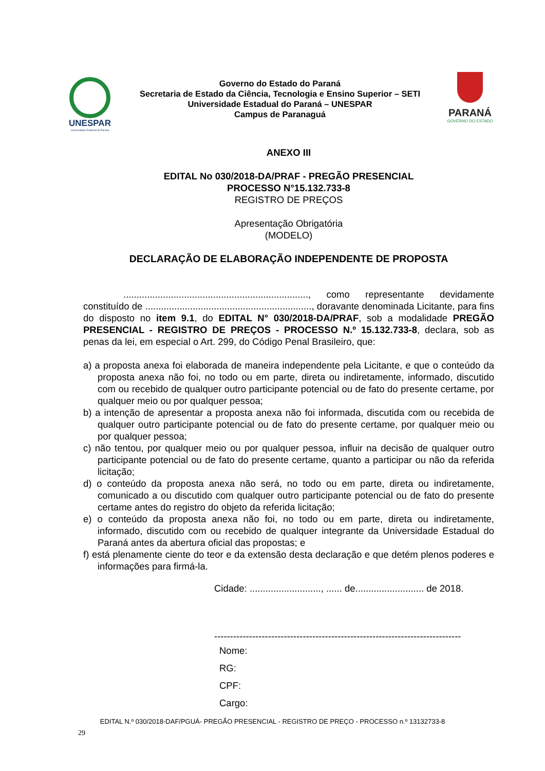UNESPAR
Universidade Estadual do Paraná
Governo do Estado do Paraná
Secretaria de Estado da Ciência, Tecnologia e Ensino Superior – SETI
Universidade Estadual do Paraná – UNESPAR
Campus de Paranaguá
PARANÁ
GOVERNO DO ESTADO
ANEXO III
EDITAL No 030/2018-DA/PRAF - PREGÃO PRESENCIAL
PROCESSO N°15.132.733-8
REGISTRO DE PREÇOS
Apresentação Obrigatória
(MODELO)
DECLARAÇÃO DE ELABORAÇÃO INDEPENDENTE DE PROPOSTA
......................................................................, como representante devidamente constituído de ..............................................................., doravante denominada Licitante, para fins do disposto no item 9.1, do EDITAL N° 030/2018-DA/PRAF, sob a modalidade PREGÃO PRESENCIAL - REGISTRO DE PREÇOS - PROCESSO N.º 15.132.733-8, declara, sob as penas da lei, em especial o Art. 299, do Código Penal Brasileiro, que:
a) a proposta anexa foi elaborada de maneira independente pela Licitante, e que o conteúdo da proposta anexa não foi, no todo ou em parte, direta ou indiretamente, informado, discutido com ou recebido de qualquer outro participante potencial ou de fato do presente certame, por qualquer meio ou por qualquer pessoa;
b) a intenção de apresentar a proposta anexa não foi informada, discutida com ou recebida de qualquer outro participante potencial ou de fato do presente certame, por qualquer meio ou por qualquer pessoa;
c) não tentou, por qualquer meio ou por qualquer pessoa, influir na decisão de qualquer outro participante potencial ou de fato do presente certame, quanto a participar ou não da referida licitação;
d) o conteúdo da proposta anexa não será, no todo ou em parte, direta ou indiretamente, comunicado a ou discutido com qualquer outro participante potencial ou de fato do presente certame antes do registro do objeto da referida licitação;
e) o conteúdo da proposta anexa não foi, no todo ou em parte, direta ou indiretamente, informado, discutido com ou recebido de qualquer integrante da Universidade Estadual do Paraná antes da abertura oficial das propostas; e
f) está plenamente ciente do teor e da extensão desta declaração e que detém plenos poderes e informações para firmá-la.
Cidade: ..........................., ...... de.......................... de 2018.
------------------------------------------------------------------------------
Nome:
RG:
CPF:
Cargo:
EDITAL N.º 030/2018-DAF/PGUÁ- PREGÃO PRESENCIAL - REGISTRO DE PREÇO - PROCESSO n.º 13132733-8
29